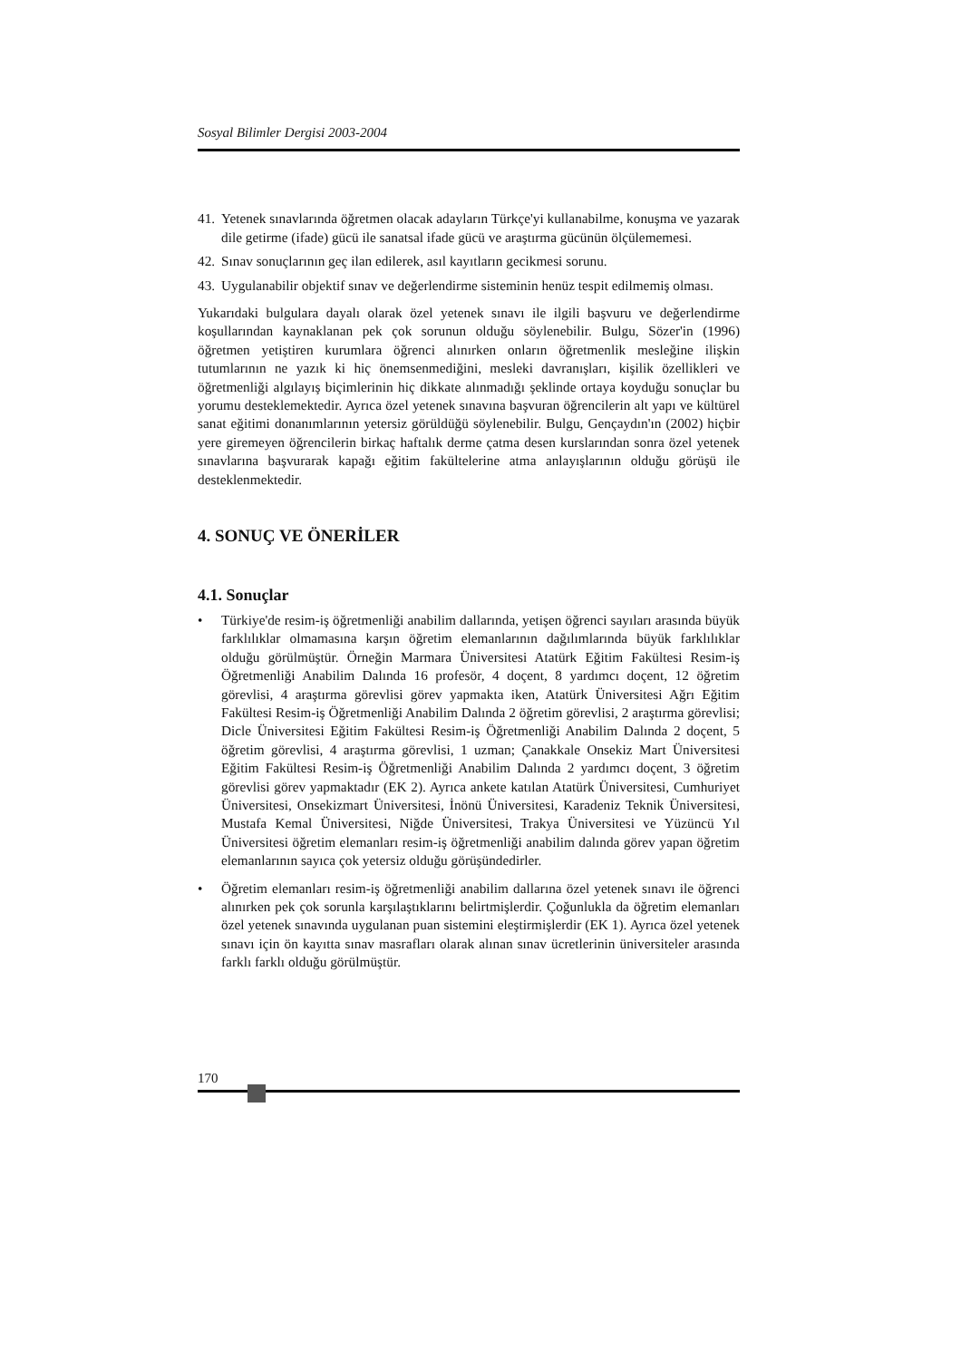Sosyal Bilimler Dergisi 2003-2004
41. Yetenek sınavlarında öğretmen olacak adayların Türkçe'yi kullanabilme, konuşma ve yazarak dile getirme (ifade) gücü ile sanatsal ifade gücü ve araştırma gücünün ölçülememesi.
42. Sınav sonuçlarının geç ilan edilerek, asıl kayıtların gecikmesi sorunu.
43. Uygulanabilir objektif sınav ve değerlendirme sisteminin henüz tespit edilmemiş olması.
Yukarıdaki bulgulara dayalı olarak özel yetenek sınavı ile ilgili başvuru ve değerlendirme koşullarından kaynaklanan pek çok sorunun olduğu söylenebilir. Bulgu, Sözer'in (1996) öğretmen yetiştiren kurumlara öğrenci alınırken onların öğretmenlik mesleğine ilişkin tutumlarının ne yazık ki hiç önemsenmediğini, mesleki davranışları, kişilik özellikleri ve öğretmenliği algılayış biçimlerinin hiç dikkate alınmadığı şeklinde ortaya koyduğu sonuçlar bu yorumu desteklemektedir. Ayrıca özel yetenek sınavına başvuran öğrencilerin alt yapı ve kültürel sanat eğitimi donanımlarının yetersiz görüldüğü söylenebilir. Bulgu, Gençaydın'ın (2002) hiçbir yere giremeyen öğrencilerin birkaç haftalık derme çatma desen kurslarından sonra özel yetenek sınavlarına başvurarak kapağı eğitim fakültelerine atma anlayışlarının olduğu görüşü ile desteklenmektedir.
4. SONUÇ VE ÖNERİLER
4.1. Sonuçlar
• Türkiye'de resim-iş öğretmenliği anabilim dallarında, yetişen öğrenci sayıları arasında büyük farklılıklar olmamasına karşın öğretim elemanlarının dağılımlarında büyük farklılıklar olduğu görülmüştür. Örneğin Marmara Üniversitesi Atatürk Eğitim Fakültesi Resim-iş Öğretmenliği Anabilim Dalında 16 profesör, 4 doçent, 8 yardımcı doçent, 12 öğretim görevlisi, 4 araştırma görevlisi görev yapmakta iken, Atatürk Üniversitesi Ağrı Eğitim Fakültesi Resim-iş Öğretmenliği Anabilim Dalında 2 öğretim görevlisi, 2 araştırma görevlisi; Dicle Üniversitesi Eğitim Fakültesi Resim-iş Öğretmenliği Anabilim Dalında 2 doçent, 5 öğretim görevlisi, 4 araştırma görevlisi, 1 uzman; Çanakkale Onsekiz Mart Üniversitesi Eğitim Fakültesi Resim-iş Öğretmenliği Anabilim Dalında 2 yardımcı doçent, 3 öğretim görevlisi görev yapmaktadır (EK 2). Ayrıca ankete katılan Atatürk Üniversitesi, Cumhuriyet Üniversitesi, Onsekizmart Üniversitesi, İnönü Üniversitesi, Karadeniz Teknik Üniversitesi, Mustafa Kemal Üniversitesi, Niğde Üniversitesi, Trakya Üniversitesi ve Yüzüncü Yıl Üniversitesi öğretim elemanları resim-iş öğretmenliği anabilim dalında görev yapan öğretim elemanlarının sayıca çok yetersiz olduğu görüşündedirler.
• Öğretim elemanları resim-iş öğretmenliği anabilim dallarına özel yetenek sınavı ile öğrenci alınırken pek çok sorunla karşılaştıklarını belirtmişlerdir. Çoğunlukla da öğretim elemanları özel yetenek sınavında uygulanan puan sistemini eleştirmişlerdir (EK 1). Ayrıca özel yetenek sınavı için ön kayıtta sınav masrafları olarak alınan sınav ücretlerinin üniversiteler arasında farklı farklı olduğu görülmüştür.
170